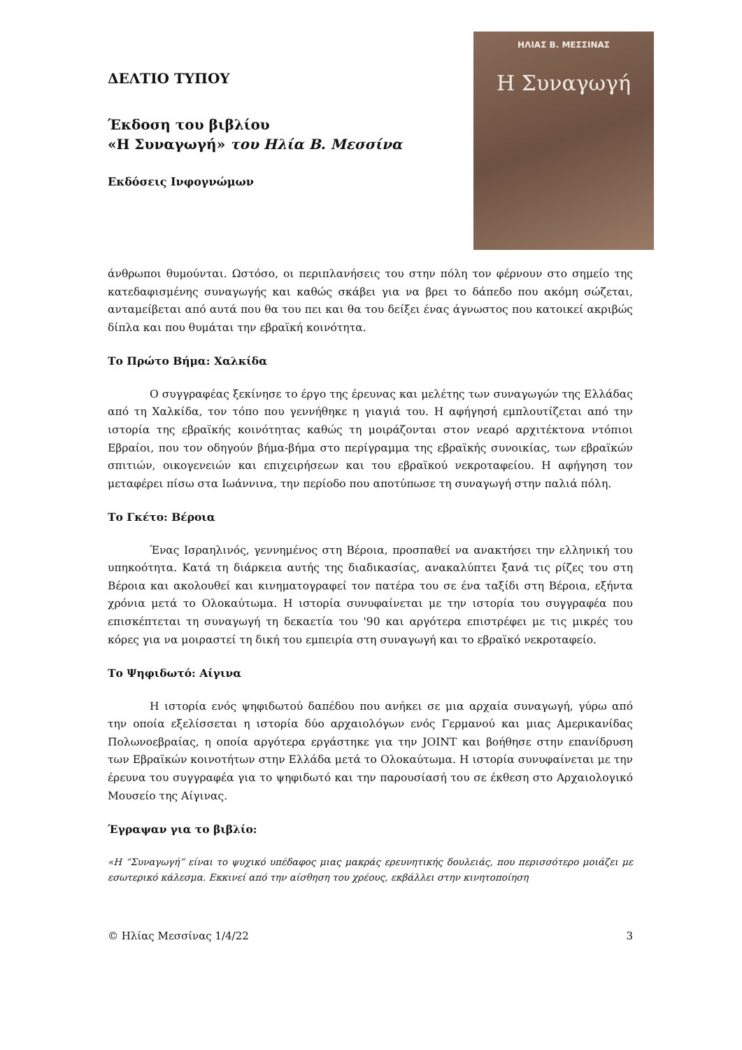ΔΕΛΤΙΟ ΤΥΠΟΥ
Έκδοση του βιβλίου
«Η Συναγωγή» του Ηλία Β. Μεσσίνα
Εκδόσεις Ινφογνώμων
ΗΛΙΑΣ Β. ΜΕΣΣΙΝΑΣ
Η Συναγωγή
άνθρωποι θυμούνται. Ωστόσο, οι περιπλανήσεις του στην πόλη τον φέρνουν στο σημείο της κατεδαφισμένης συναγωγής και καθώς σκάβει για να βρει το δάπεδο που ακόμη σώζεται, ανταμείβεται από αυτά που θα του πει και θα του δείξει ένας άγνωστος που κατοικεί ακριβώς δίπλα και που θυμάται την εβραϊκή κοινότητα.
Το Πρώτο Βήμα: Χαλκίδα
Ο συγγραφέας ξεκίνησε το έργο της έρευνας και μελέτης των συναγωγών της Ελλάδας από τη Χαλκίδα, τον τόπο που γεννήθηκε η γιαγιά του. Η αφήγησή εμπλουτίζεται από την ιστορία της εβραϊκής κοινότητας καθώς τη μοιράζονται στον νεαρό αρχιτέκτονα ντόπιοι Εβραίοι, που τον οδηγούν βήμα-βήμα στο περίγραμμα της εβραϊκής συνοικίας, των εβραϊκών σπιτιών, οικογενειών και επιχειρήσεων και του εβραϊκού νεκροταφείου. Η αφήγηση τον μεταφέρει πίσω στα Ιωάννινα, την περίοδο που αποτύπωσε τη συναγωγή στην παλιά πόλη.
Το Γκέτο: Βέροια
Ένας Ισραηλινός, γεννημένος στη Βέροια, προσπαθεί να ανακτήσει την ελληνική του υπηκοότητα. Κατά τη διάρκεια αυτής της διαδικασίας, ανακαλύπτει ξανά τις ρίζες του στη Βέροια και ακολουθεί και κινηματογραφεί τον πατέρα του σε ένα ταξίδι στη Βέροια, εξήντα χρόνια μετά το Ολοκαύτωμα. Η ιστορία συνυφαίνεται με την ιστορία του συγγραφέα που επισκέπτεται τη συναγωγή τη δεκαετία του '90 και αργότερα επιστρέφει με τις μικρές του κόρες για να μοιραστεί τη δική του εμπειρία στη συναγωγή και το εβραϊκό νεκροταφείο.
Το Ψηφιδωτό: Αίγινα
Η ιστορία ενός ψηφιδωτού δαπέδου που ανήκει σε μια αρχαία συναγωγή, γύρω από την οποία εξελίσσεται η ιστορία δύο αρχαιολόγων ενός Γερμανού και μιας Αμερικανίδας Πολωνοεβραίας, η οποία αργότερα εργάστηκε για την JOINT και βοήθησε στην επανίδρυση των Εβραϊκών κοινοτήτων στην Ελλάδα μετά το Ολοκαύτωμα. Η ιστορία συνυφαίνεται με την έρευνα του συγγραφέα για το ψηφιδωτό και την παρουσίασή του σε έκθεση στο Αρχαιολογικό Μουσείο της Αίγινας.
Έγραψαν για το βιβλίο:
«Η “Συναγωγή” είναι το ψυχικό υπέδαφος μιας μακράς ερευνητικής δουλειάς, που περισσότερο μοιάζει με εσωτερικό κάλεσμα. Εκκινεί από την αίσθηση του χρέους, εκβάλλει στην κινητοποίηση
© Ηλίας Μεσσίνας 1/4/22 3